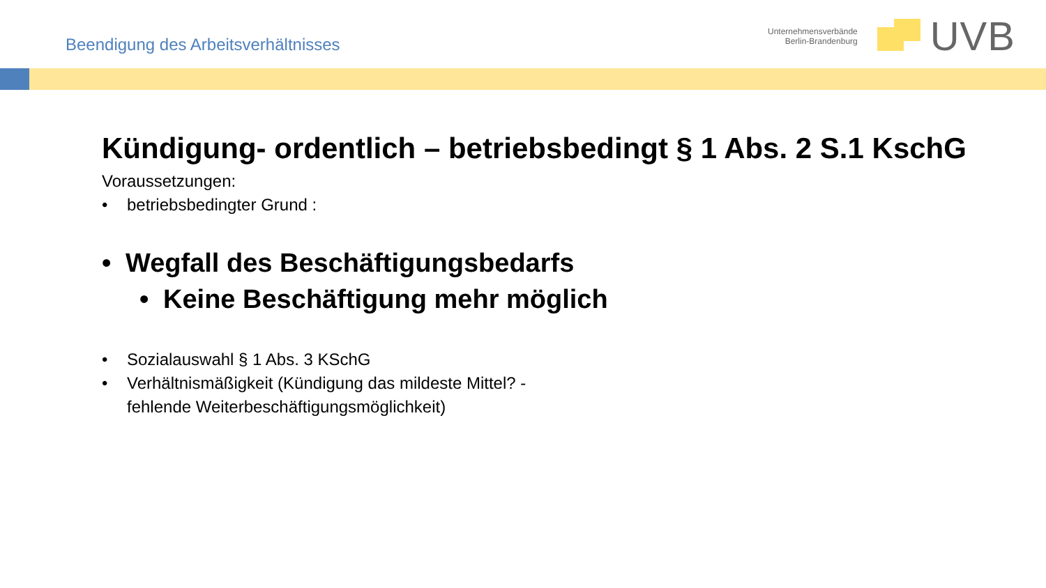Beendigung des Arbeitsverhältnisses
Unternehmensverbände
Berlin-Brandenburg
UVB
Kündigung- ordentlich – betriebsbedingt § 1 Abs. 2 S.1 KschG
Voraussetzungen:
• betriebsbedingter Grund :
• Wegfall des Beschäftigungsbedarfs
• Keine Beschäftigung mehr möglich
• Sozialauswahl § 1 Abs. 3 KSchG
• Verhältnismäßigkeit (Kündigung das mildeste Mittel? -
fehlende Weiterbeschäftigungsmöglichkeit)